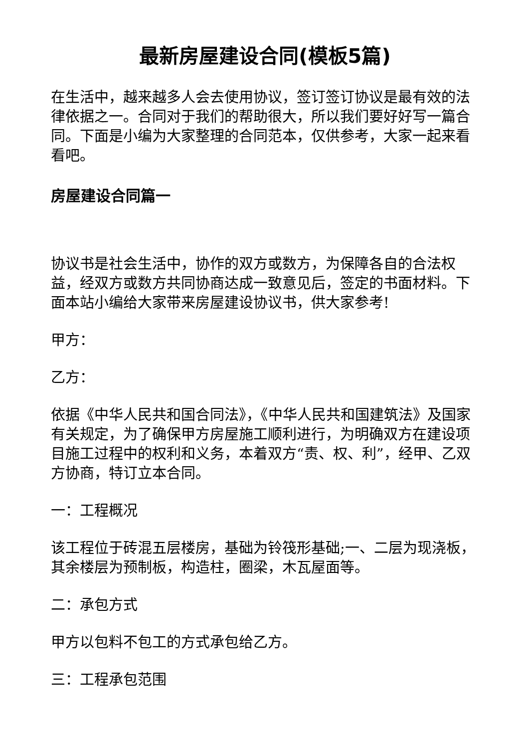最新房屋建设合同(模板5篇)
在生活中，越来越多人会去使用协议，签订签订协议是最有效的法律依据之一。合同对于我们的帮助很大，所以我们要好好写一篇合同。下面是小编为大家整理的合同范本，仅供参考，大家一起来看看吧。
房屋建设合同篇一
协议书是社会生活中，协作的双方或数方，为保障各自的合法权益，经双方或数方共同协商达成一致意见后，签定的书面材料。下面本站小编给大家带来房屋建设协议书，供大家参考!
甲方：
乙方：
依据《中华人民共和国合同法》，《中华人民共和国建筑法》及国家有关规定，为了确保甲方房屋施工顺利进行，为明确双方在建设项目施工过程中的权利和义务，本着双方“责、权、利”，经甲、乙双方协商，特订立本合同。
一：工程概况
该工程位于砖混五层楼房，基础为铃筏形基础;一、二层为现浇板，其余楼层为预制板，构造柱，圈梁，木瓦屋面等。
二：承包方式
甲方以包料不包工的方式承包给乙方。
三：工程承包范围